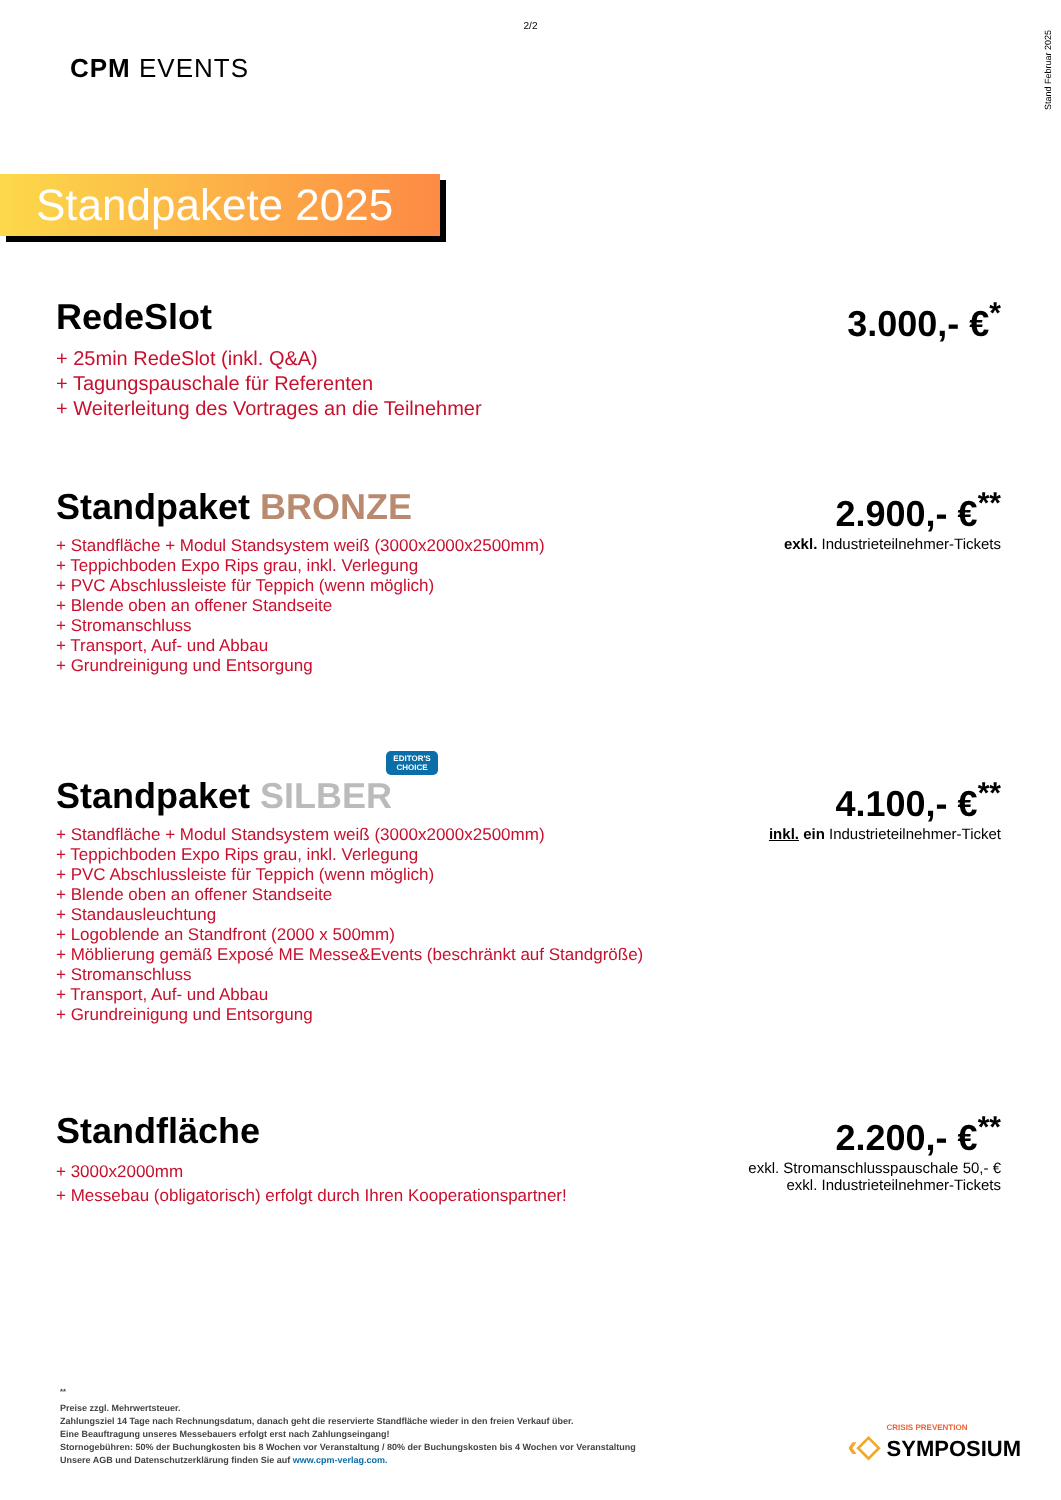2/2
Stand Februar 2025
CPM EVENTS
Standpakete 2025
RedeSlot
+ 25min RedeSlot (inkl. Q&A)
+ Tagungspauschale für Referenten
+ Weiterleitung des Vortrages an die Teilnehmer
3.000,- €<sup>*</sup>
Standpaket BRONZE
+ Standfläche + Modul Standsystem weiß (3000x2000x2500mm)
+ Teppichboden Expo Rips grau, inkl. Verlegung
+ PVC Abschlussleiste für Teppich (wenn möglich)
+ Blende oben an offener Standseite
+ Stromanschluss
+ Transport, Auf- und Abbau
+ Grundreinigung und Entsorgung
2.900,- €<sup>**</sup>
exkl. Industrieteilnehmer-Tickets
EDITOR'S CHOICE
Standpaket SILBER
+ Standfläche + Modul Standsystem weiß (3000x2000x2500mm)
+ Teppichboden Expo Rips grau, inkl. Verlegung
+ PVC Abschlussleiste für Teppich (wenn möglich)
+ Blende oben an offener Standseite
+ Standausleuchtung
+ Logoblende an Standfront (2000 x 500mm)
+ Möblierung gemäß Exposé ME Messe&Events (beschränkt auf Standgröße)
+ Stromanschluss
+ Transport, Auf- und Abbau
+ Grundreinigung und Entsorgung
4.100,- €<sup>**</sup>
inkl. ein Industrieteilnehmer-Ticket
Standfläche
+ 3000x2000mm
+ Messebau (obligatorisch) erfolgt durch Ihren Kooperationspartner!
2.200,- €<sup>**</sup>
exkl. Stromanschlusspauschale 50,- €
exkl. Industrieteilnehmer-Tickets
<sup>**</sup>
Preise zzgl. Mehrwertsteuer.
Zahlungsziel 14 Tage nach Rechnungsdatum, danach geht die reservierte Standfläche wieder in den freien Verkauf über.
Eine Beauftragung unseres Messebauers erfolgt erst nach Zahlungseingang!
Stornogebühren: 50% der Buchungkosten bis 8 Wochen vor Veranstaltung / 80% der Buchungskosten bis 4 Wochen vor Veranstaltung
Unsere AGB und Datenschutzerklärung finden Sie auf www.cpm-verlag.com.
‹◇ CRISIS PREVENTION
SYMPOSIUM